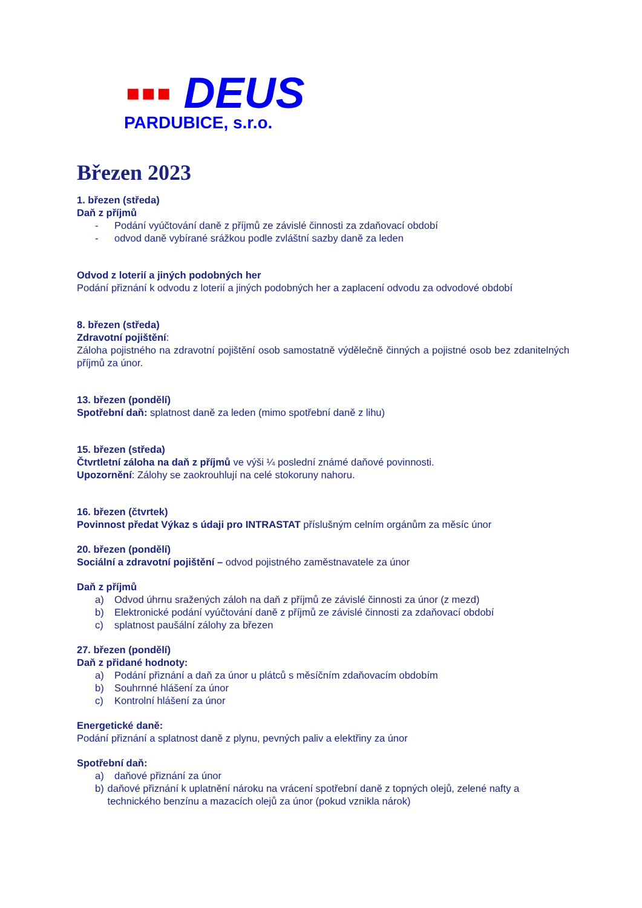▪▪▪ DEUS
PARDUBICE, s.r.o.
Březen 2023
1. březen (středa)
Daň z příjmů
- Podání vyúčtování daně z příjmů ze závislé činnosti za zdaňovací období
- odvod daně vybírané srážkou podle zvláštní sazby daně za leden
Odvod z loterií a jiných podobných her
Podání přiznání k odvodu z loterií a jiných podobných her a zaplacení odvodu za odvodové období
8. březen (středa)
Zdravotní pojištění:
Záloha pojistného na zdravotní pojištění osob samostatně výdělečně činných a pojistné osob bez zdanitelných příjmů za únor.
13. březen (pondělí)
Spotřební daň: splatnost daně za leden (mimo spotřební daně z lihu)
15. březen (středa)
Čtvrtletní záloha na daň z příjmů ve výši ¼ poslední známé daňové povinnosti.
Upozornění: Zálohy se zaokrouhlují na celé stokoruny nahoru.
16. březen (čtvrtek)
Povinnost předat Výkaz s údaji pro INTRASTAT příslušným celním orgánům za měsíc únor
20. březen (pondělí)
Sociální a zdravotní pojištění – odvod pojistného zaměstnavatele za únor
Daň z příjmů
a) Odvod úhrnu sražených záloh na daň z příjmů ze závislé činnosti za únor (z mezd)
b) Elektronické podání vyúčtování daně z příjmů ze závislé činnosti za zdaňovací období
c) splatnost paušální zálohy za březen
27. březen (pondělí)
Daň z přidané hodnoty:
a) Podání přiznání a daň za únor u plátců s měsíčním zdaňovacím obdobím
b) Souhrnné hlášení za únor
c) Kontrolní hlášení za únor
Energetické daně:
Podání přiznání a splatnost daně z plynu, pevných paliv a elektřiny za únor
Spotřební daň:
a) daňové přiznání za únor
b) daňové přiznání k uplatnění nároku na vrácení spotřební daně z topných olejů, zelené nafty a technického benzínu a mazacích olejů za únor (pokud vznikla nárok)